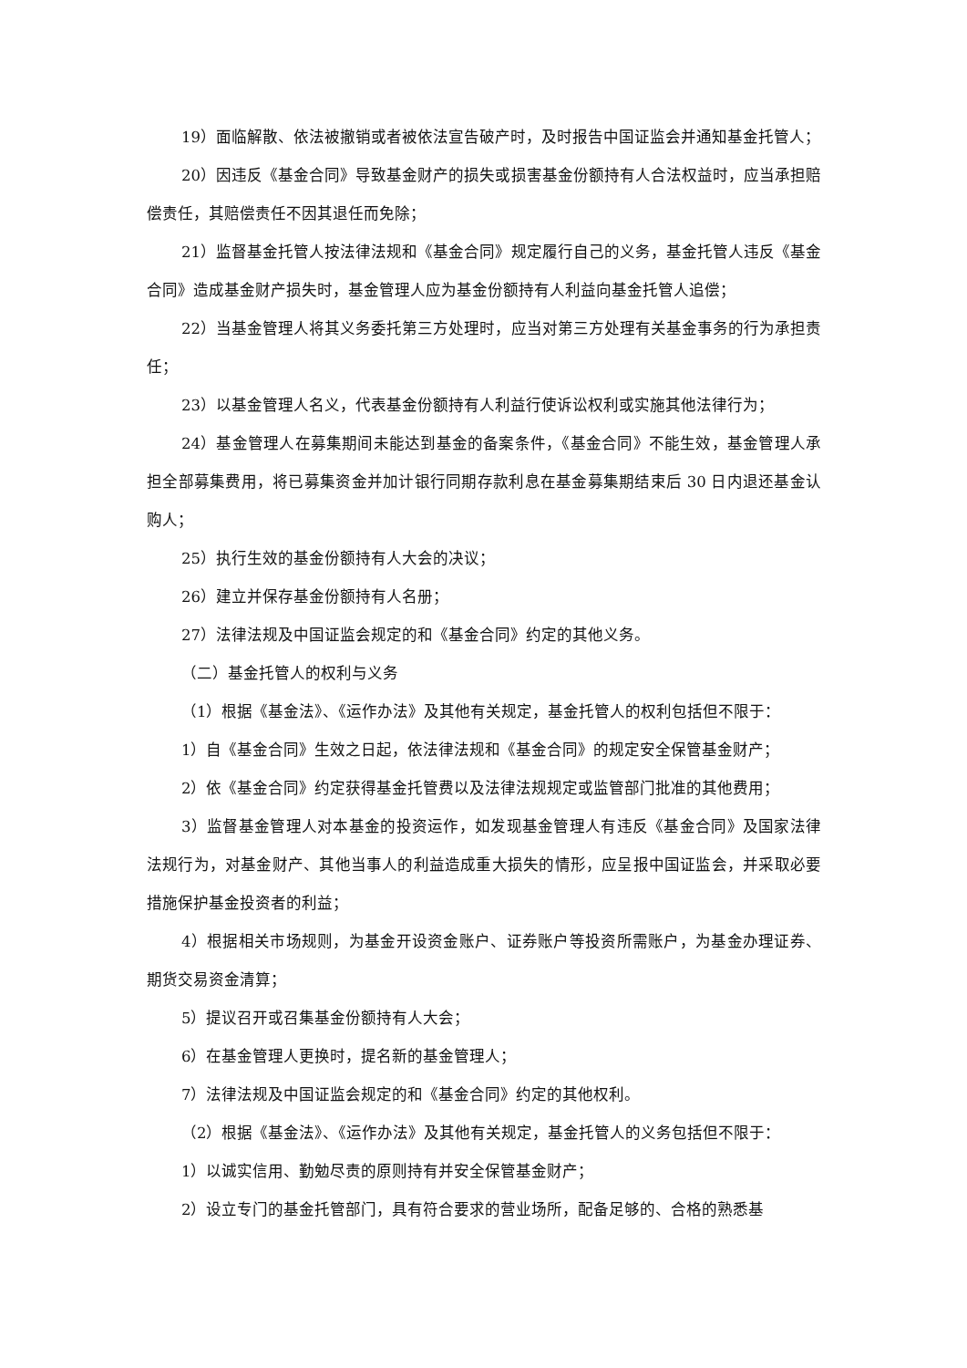19）面临解散、依法被撤销或者被依法宣告破产时，及时报告中国证监会并通知基金托管人；
20）因违反《基金合同》导致基金财产的损失或损害基金份额持有人合法权益时，应当承担赔偿责任，其赔偿责任不因其退任而免除；
21）监督基金托管人按法律法规和《基金合同》规定履行自己的义务，基金托管人违反《基金合同》造成基金财产损失时，基金管理人应为基金份额持有人利益向基金托管人追偿；
22）当基金管理人将其义务委托第三方处理时，应当对第三方处理有关基金事务的行为承担责任；
23）以基金管理人名义，代表基金份额持有人利益行使诉讼权利或实施其他法律行为；
24）基金管理人在募集期间未能达到基金的备案条件，《基金合同》不能生效，基金管理人承担全部募集费用，将已募集资金并加计银行同期存款利息在基金募集期结束后 30 日内退还基金认购人；
25）执行生效的基金份额持有人大会的决议；
26）建立并保存基金份额持有人名册；
27）法律法规及中国证监会规定的和《基金合同》约定的其他义务。
（二）基金托管人的权利与义务
（1）根据《基金法》、《运作办法》及其他有关规定，基金托管人的权利包括但不限于：
1）自《基金合同》生效之日起，依法律法规和《基金合同》的规定安全保管基金财产；
2）依《基金合同》约定获得基金托管费以及法律法规规定或监管部门批准的其他费用；
3）监督基金管理人对本基金的投资运作，如发现基金管理人有违反《基金合同》及国家法律法规行为，对基金财产、其他当事人的利益造成重大损失的情形，应呈报中国证监会，并采取必要措施保护基金投资者的利益；
4）根据相关市场规则，为基金开设资金账户、证券账户等投资所需账户，为基金办理证券、期货交易资金清算；
5）提议召开或召集基金份额持有人大会；
6）在基金管理人更换时，提名新的基金管理人；
7）法律法规及中国证监会规定的和《基金合同》约定的其他权利。
（2）根据《基金法》、《运作办法》及其他有关规定，基金托管人的义务包括但不限于：
1）以诚实信用、勤勉尽责的原则持有并安全保管基金财产；
2）设立专门的基金托管部门，具有符合要求的营业场所，配备足够的、合格的熟悉基